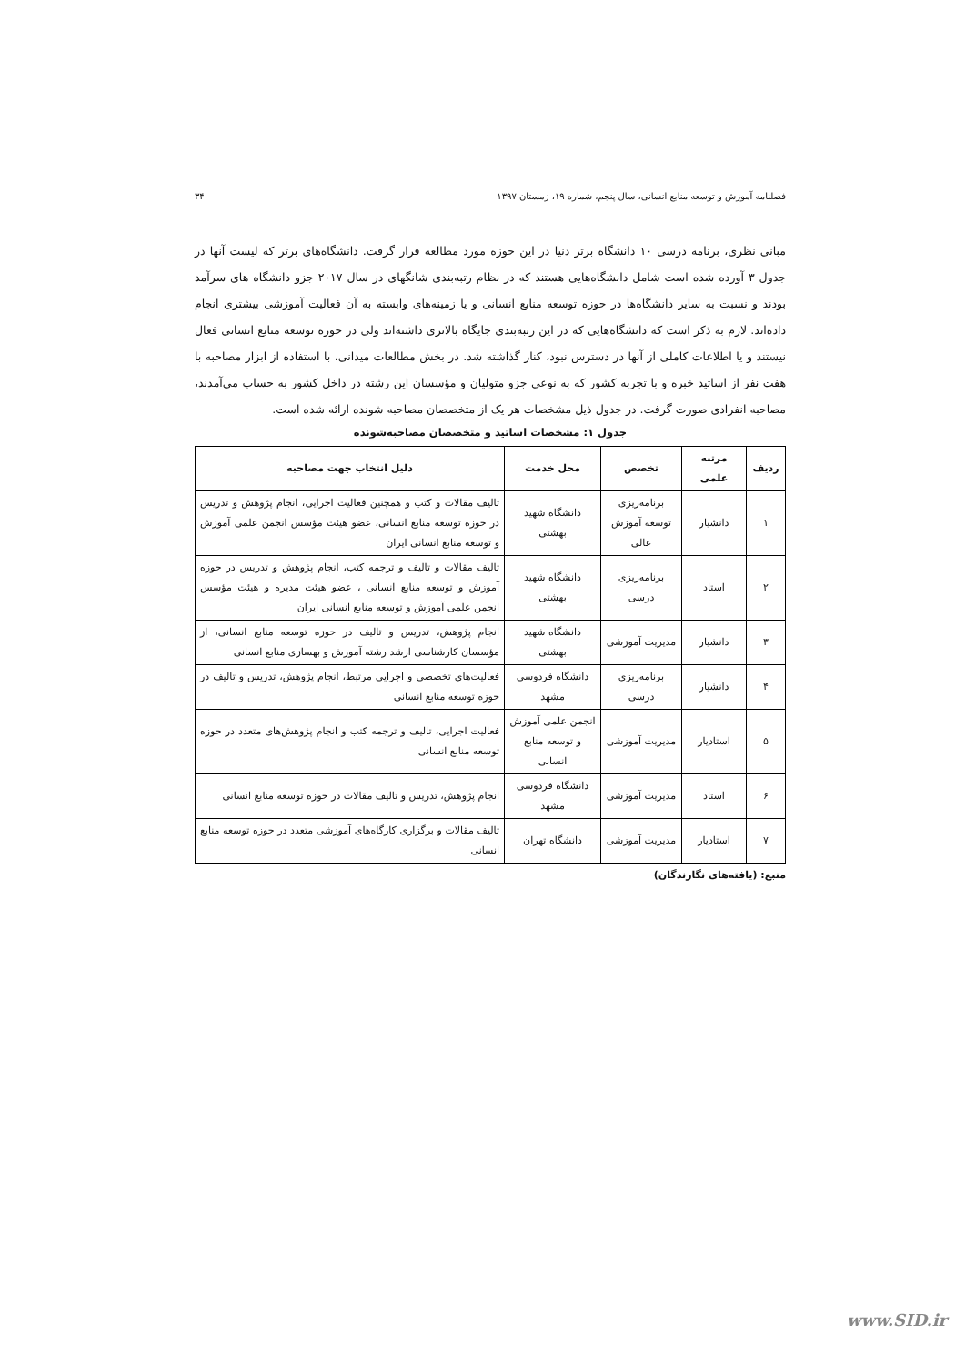فصلنامه آموزش و توسعه منابع انسانی، سال پنجم، شماره ۱۹، زمستان ۱۳۹۷ ۳۴
مبانی نظری، برنامه درسی ۱۰ دانشگاه برتر دنیا در این حوزه مورد مطالعه قرار گرفت. دانشگاه‌های برتر که لیست آنها در جدول ۳ آورده شده است شامل دانشگاه‌هایی هستند که در نظام رتبه‌بندی شانگهای در سال ۲۰۱۷ جزو دانشگاه های سرآمد بودند و نسبت به سایر دانشگاه‌ها در حوزه توسعه منابع انسانی و یا زمینه‌های وابسته به آن فعالیت آموزشی بیشتری انجام داده‌اند. لازم به ذکر است که دانشگاه‌هایی که در این رتبه‌بندی جایگاه بالاتری داشته‌اند ولی در حوزه توسعه منابع انسانی فعال نیستند و یا اطلاعات کاملی از آنها در دسترس نبود، کنار گذاشته شد. در بخش مطالعات میدانی، با استفاده از ابزار مصاحبه با هفت نفر از اساتید خبره و با تجربه کشور که به نوعی جزو متولیان و مؤسسان این رشته در داخل کشور به حساب می‌آمدند، مصاحبه انفرادی صورت گرفت. در جدول ذیل مشخصات هر یک از متخصصان مصاحبه شونده ارائه شده است.
جدول ۱: مشخصات اساتید و متخصصان مصاحبه‌شونده
| ردیف | مرتبه علمی | تخصص | محل خدمت | دلیل انتخاب جهت مصاحبه |
| --- | --- | --- | --- | --- |
| ۱ | دانشیار | برنامه‌ریزی توسعه آموزش عالی | دانشگاه شهید بهشتی | تالیف مقالات و کتب و همچنین فعالیت اجرایی، انجام پژوهش و تدریس در حوزه توسعه منابع انسانی، عضو هیئت مؤسس انجمن علمی آموزش و توسعه منابع انسانی ایران |
| ۲ | استاد | برنامه‌ریزی درسی | دانشگاه شهید بهشتی | تالیف مقالات و تالیف و ترجمه کتب، انجام پژوهش و تدریس در حوزه آموزش و توسعه منابع انسانی ، عضو هیئت مدیره و هیئت مؤسس انجمن علمی آموزش و توسعه منابع انسانی ایران |
| ۳ | دانشیار | مدیریت آموزشی | دانشگاه شهید بهشتی | انجام پژوهش، تدریس و تالیف در حوزه توسعه منابع انسانی، از مؤسسان کارشناسی ارشد رشته آموزش و بهسازی منابع انسانی |
| ۴ | دانشیار | برنامه‌ریزی درسی | دانشگاه فردوسی مشهد | فعالیت‌های تخصصی و اجرایی مرتبط، انجام پژوهش، تدریس و تالیف در حوزه توسعه منابع انسانی |
| ۵ | استادیار | مدیریت آموزشی | انجمن علمی آموزش و توسعه منابع انسانی | فعالیت اجرایی، تالیف و ترجمه کتب و انجام پژوهش‌های متعدد در حوزه توسعه منابع انسانی |
| ۶ | استاد | مدیریت آموزشی | دانشگاه فردوسی مشهد | انجام پژوهش، تدریس و تالیف مقالات در حوزه توسعه منابع انسانی |
| ۷ | استادیار | مدیریت آموزشی | دانشگاه تهران | تالیف مقالات و برگزاری کارگاه‌های آموزشی متعدد در حوزه توسعه منابع انسانی |
منبع: (یافته‌های نگارندگان)
www.SID.ir